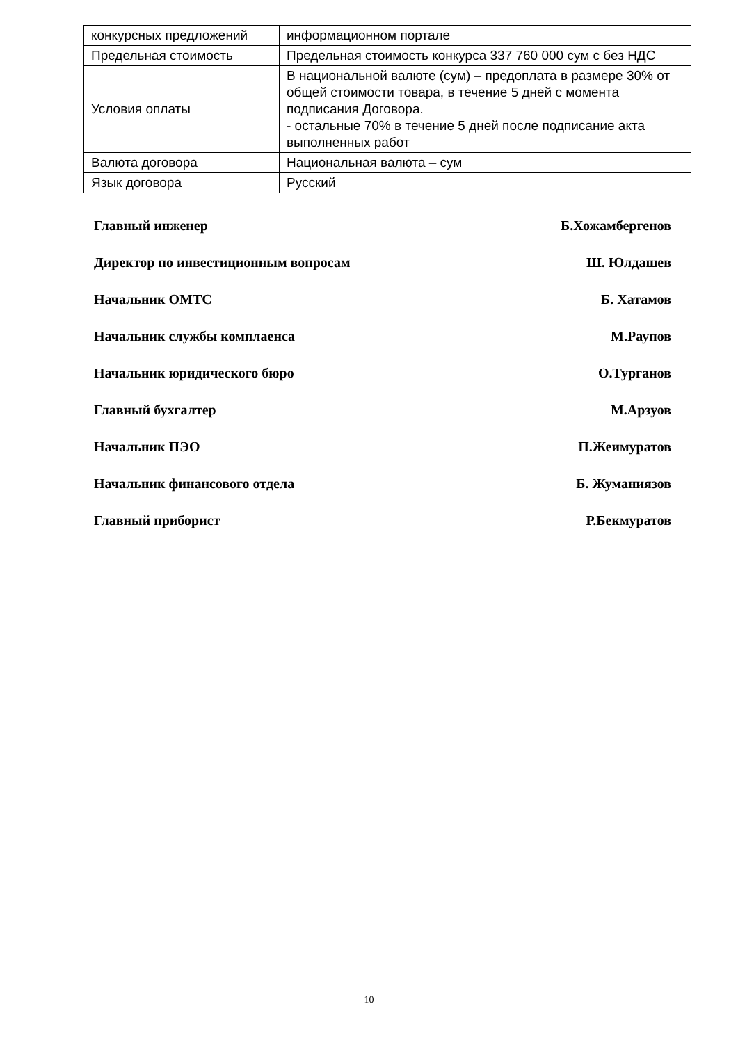| конкурсных предложений | информационном портале |
| Предельная стоимость | Предельная стоимость конкурса 337 760 000 сум с без НДС |
| Условия оплаты | В национальной валюте (сум) – предоплата в размере 30% от общей стоимости товара, в течение 5 дней с момента подписания Договора. - остальные 70% в течение 5 дней после подписание акта выполненных работ |
| Валюта договора | Национальная валюта – сум |
| Язык договора | Русский |
Главный инженер Б.Хожамбергенов
Директор по инвестиционным вопросам Ш. Юлдашев
Начальник ОМТС Б. Хатамов
Начальник службы комплаенса М.Раупов
Начальник юридического бюро О.Турганов
Главный бухгалтер М.Арзуов
Начальник ПЭО П.Жеимуратов
Начальник финансового отдела Б. Жуманиязов
Главный приборист Р.Бекмуратов
10